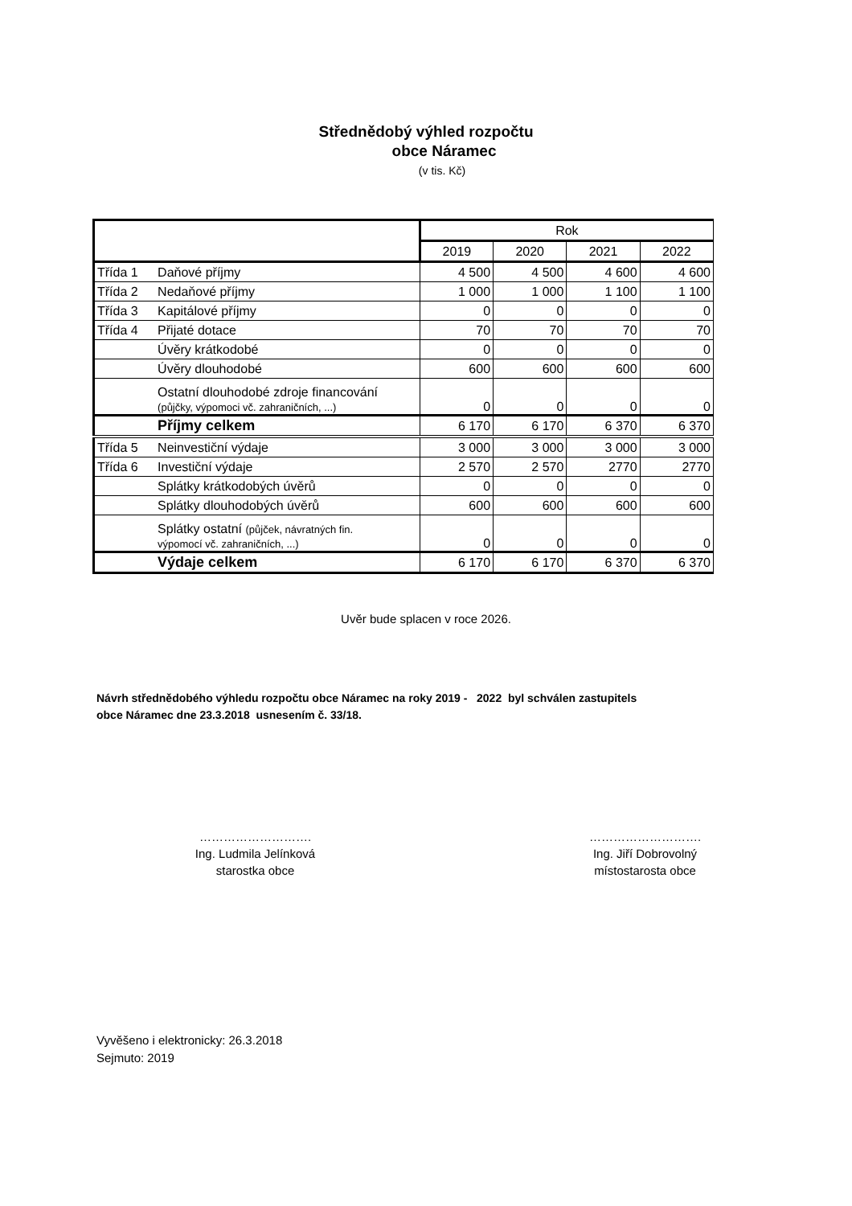Střednědobý výhled rozpočtu
obce Náramec
(v tis. Kč)
| | | Rok | | | |
| --- | --- | --- | --- | --- | --- |
| | | 2019 | 2020 | 2021 | 2022 |
| Třída 1 | Daňové příjmy | 4 500 | 4 500 | 4 600 | 4 600 |
| Třída 2 | Nedaňové příjmy | 1 000 | 1 000 | 1 100 | 1 100 |
| Třída 3 | Kapitálové příjmy | 0 | 0 | 0 | 0 |
| Třída 4 | Přijaté dotace | 70 | 70 | 70 | 70 |
| | Úvěry krátkodobé | 0 | 0 | 0 | 0 |
| | Úvěry dlouhodobé | 600 | 600 | 600 | 600 |
| | Ostatní dlouhodobé zdroje financování (půjčky, výpomoci vč. zahraničních, ...) | 0 | 0 | 0 | 0 |
| | Příjmy celkem | 6 170 | 6 170 | 6 370 | 6 370 |
| Třída 5 | Neinvestiční výdaje | 3 000 | 3 000 | 3 000 | 3 000 |
| Třída 6 | Investiční výdaje | 2 570 | 2 570 | 2770 | 2770 |
| | Splátky krátkodobých úvěrů | 0 | 0 | 0 | 0 |
| | Splátky dlouhodobých úvěrů | 600 | 600 | 600 | 600 |
| | Splátky ostatní (půjček, návratných fin. výpomocí vč. zahraničních, ...) | 0 | 0 | 0 | 0 |
| | Výdaje celkem | 6 170 | 6 170 | 6 370 | 6 370 |
Uvěr bude splacen v roce 2026.
Návrh střednědobého výhledu rozpočtu obce Náramec na roky 2019 - 2022 byl schválen zastupitels
obce Náramec dne 23.3.2018 usnesením č. 33/18.
……………………….
Ing. Ludmila Jelínková
starostka obce
……………………….
Ing. Jiří Dobrovolný
místostarosta obce
Vyvěšeno i elektronicky: 26.3.2018
Sejmuto: 2019